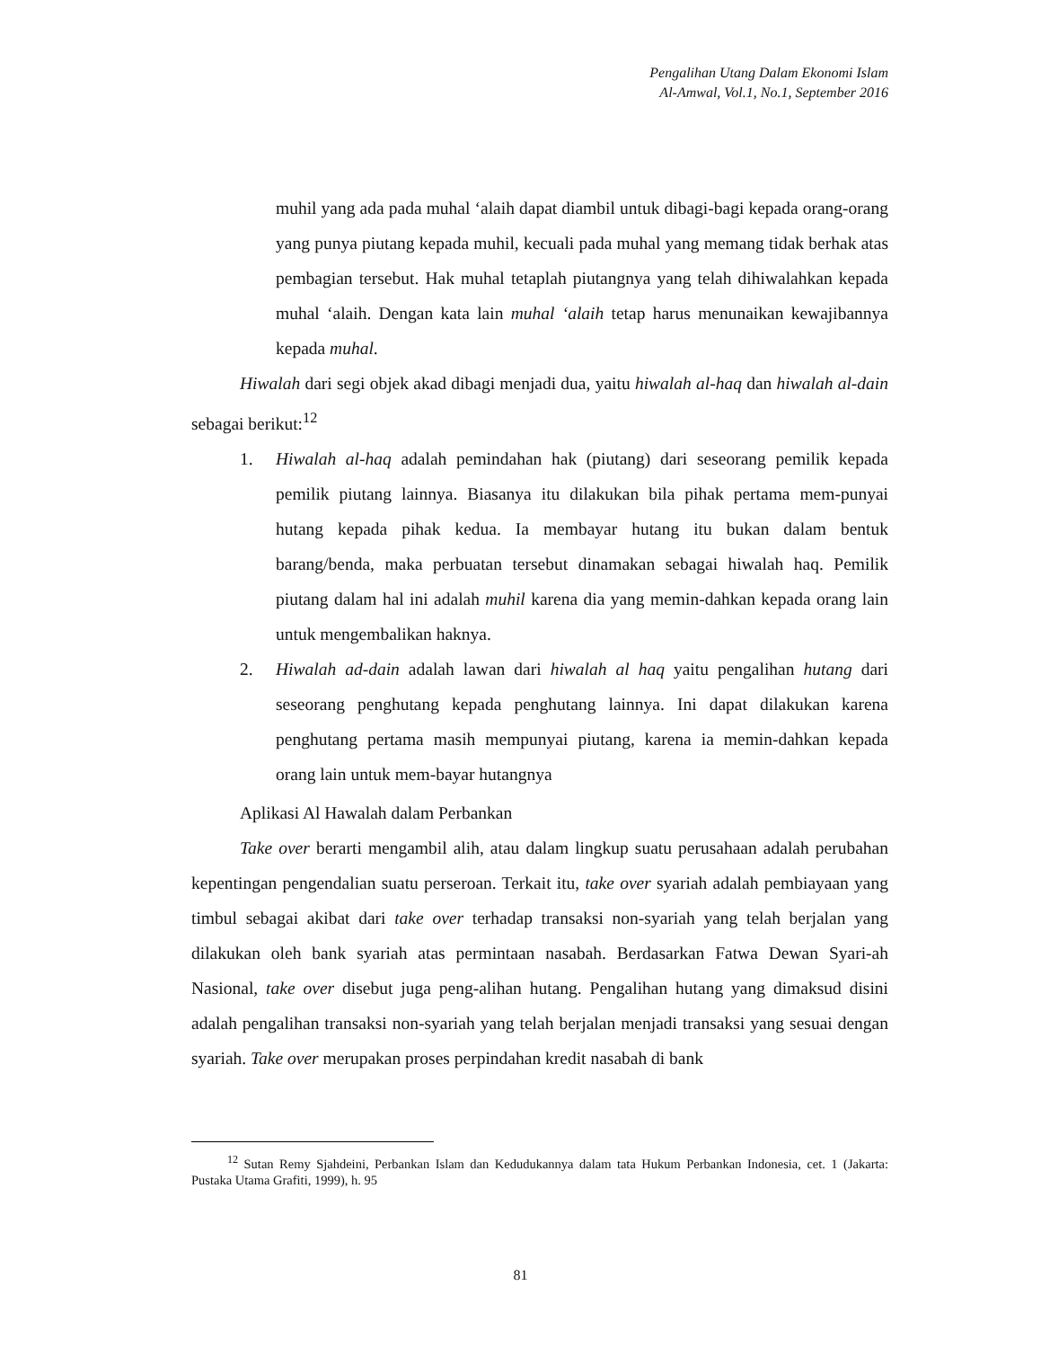Pengalihan Utang Dalam Ekonomi Islam
Al-Amwal, Vol.1, No.1, September 2016
muhil yang ada pada muhal ‘alaih dapat diambil untuk dibagi-bagi kepada orang-orang yang punya piutang kepada muhil, kecuali pada muhal yang memang tidak berhak atas pembagian tersebut. Hak muhal tetaplah piutangnya yang telah dihiwalahkan kepada muhal ‘alaih. Dengan kata lain muhal ‘alaih tetap harus menunaikan kewajibannya kepada muhal.
Hiwalah dari segi objek akad dibagi menjadi dua, yaitu hiwalah al-haq dan hiwalah al-dain sebagai berikut:<sup>12</sup>
1. Hiwalah al-haq adalah pemindahan hak (piutang) dari seseorang pemilik kepada pemilik piutang lainnya. Biasanya itu dilakukan bila pihak pertama mem-punyai hutang kepada pihak kedua. Ia membayar hutang itu bukan dalam bentuk barang/benda, maka perbuatan tersebut dinamakan sebagai hiwalah haq. Pemilik piutang dalam hal ini adalah muhil karena dia yang memin-dahkan kepada orang lain untuk mengembalikan haknya.
2. Hiwalah ad-dain adalah lawan dari hiwalah al haq yaitu pengalihan hutang dari seseorang penghutang kepada penghutang lainnya. Ini dapat dilakukan karena penghutang pertama masih mempunyai piutang, karena ia memin-dahkan kepada orang lain untuk mem-bayar hutangnya
Aplikasi Al Hawalah dalam Perbankan
Take over berarti mengambil alih, atau dalam lingkup suatu perusahaan adalah perubahan kepentingan pengendalian suatu perseroan. Terkait itu, take over syariah adalah pembiayaan yang timbul sebagai akibat dari take over terhadap transaksi non-syariah yang telah berjalan yang dilakukan oleh bank syariah atas permintaan nasabah. Berdasarkan Fatwa Dewan Syari-ah Nasional, take over disebut juga peng-alihan hutang. Pengalihan hutang yang dimaksud disini adalah pengalihan transaksi non-syariah yang telah berjalan menjadi transaksi yang sesuai dengan syariah. Take over merupakan proses perpindahan kredit nasabah di bank
<sup>12</sup> Sutan Remy Sjahdeini, Perbankan Islam dan Kedudukannya dalam tata Hukum Perbankan Indonesia, cet. 1 (Jakarta: Pustaka Utama Grafiti, 1999), h. 95
81